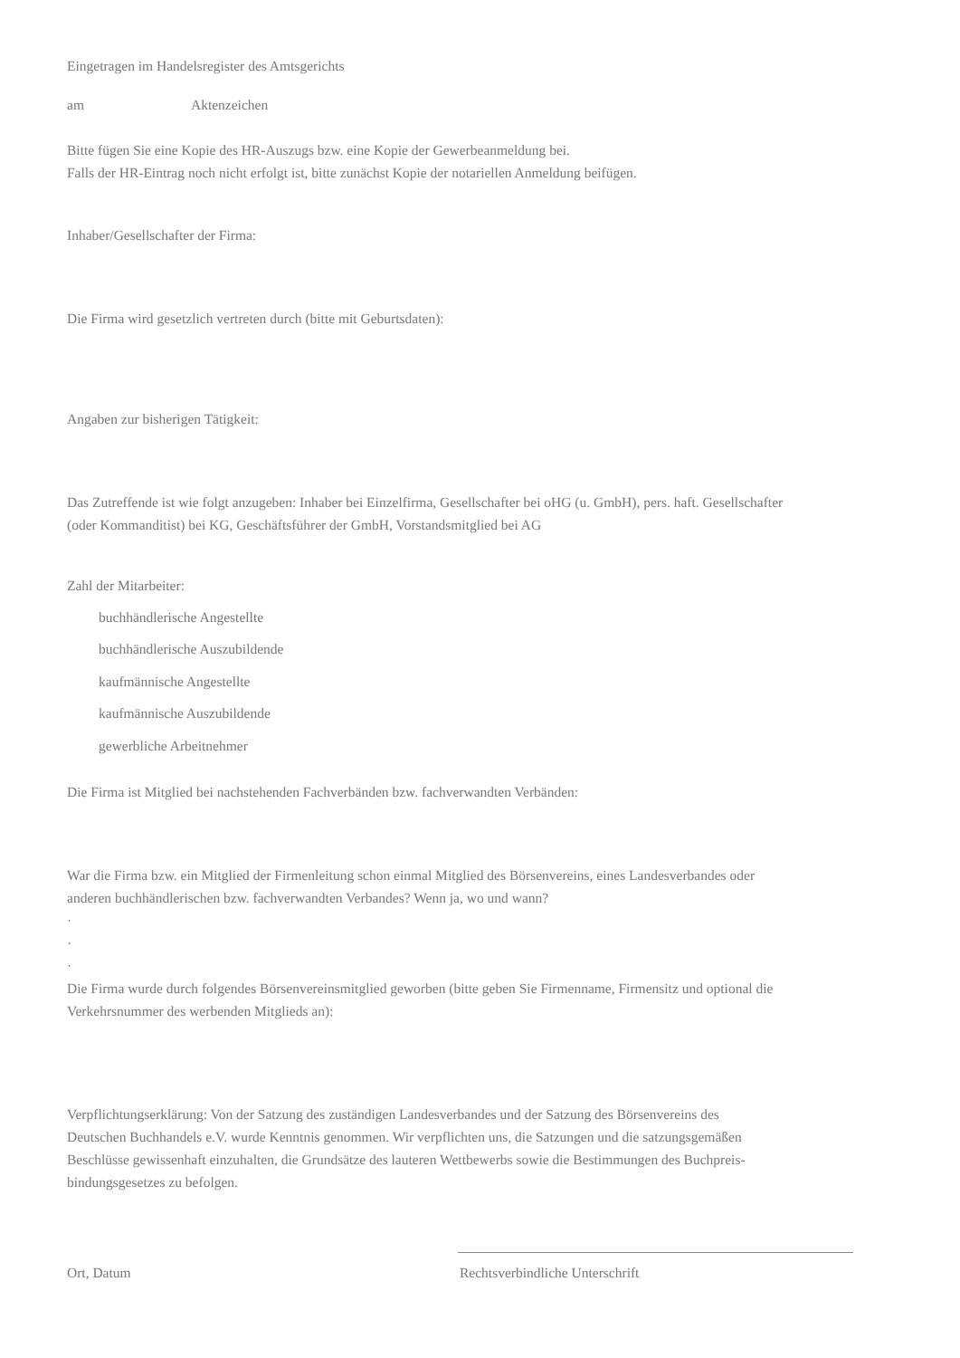Eingetragen im Handelsregister des Amtsgerichts
am Aktenzeichen
Bitte fügen Sie eine Kopie des HR-Auszugs bzw. eine Kopie der Gewerbeanmeldung bei.
Falls der HR-Eintrag noch nicht erfolgt ist, bitte zunächst Kopie der notariellen Anmeldung beifügen.
Inhaber/Gesellschafter der Firma:
Die Firma wird gesetzlich vertreten durch (bitte mit Geburtsdaten):
Angaben zur bisherigen Tätigkeit:
Das Zutreffende ist wie folgt anzugeben: Inhaber bei Einzelfirma, Gesellschafter bei oHG (u. GmbH), pers. haft. Gesellschafter
(oder Kommanditist) bei KG, Geschäftsführer der GmbH, Vorstandsmitglied bei AG
Zahl der Mitarbeiter:
buchhändlerische Angestellte
buchhändlerische Auszubildende
kaufmännische Angestellte
kaufmännische Auszubildende
gewerbliche Arbeitnehmer
Die Firma ist Mitglied bei nachstehenden Fachverbänden bzw. fachverwandten Verbänden:
War die Firma bzw. ein Mitglied der Firmenleitung schon einmal Mitglied des Börsenvereins, eines Landesverbandes oder
anderen buchhändlerischen bzw. fachverwandten Verbandes? Wenn ja, wo und wann?
·
·
·
Die Firma wurde durch folgendes Börsenvereinsmitglied geworben (bitte geben Sie Firmenname, Firmensitz und optional die
Verkehrsnummer des werbenden Mitglieds an):
Verpflichtungserklärung: Von der Satzung des zuständigen Landesverbandes und der Satzung des Börsenvereins des
Deutschen Buchhandels e.V. wurde Kenntnis genommen. Wir verpflichten uns, die Satzungen und die satzungsgemäßen
Beschlüsse gewissenhaft einzuhalten, die Grundsätze des lauteren Wettbewerbs sowie die Bestimmungen des Buchpreis-
bindungsgesetzes zu befolgen.
Ort, Datum Rechtsverbindliche Unterschrift